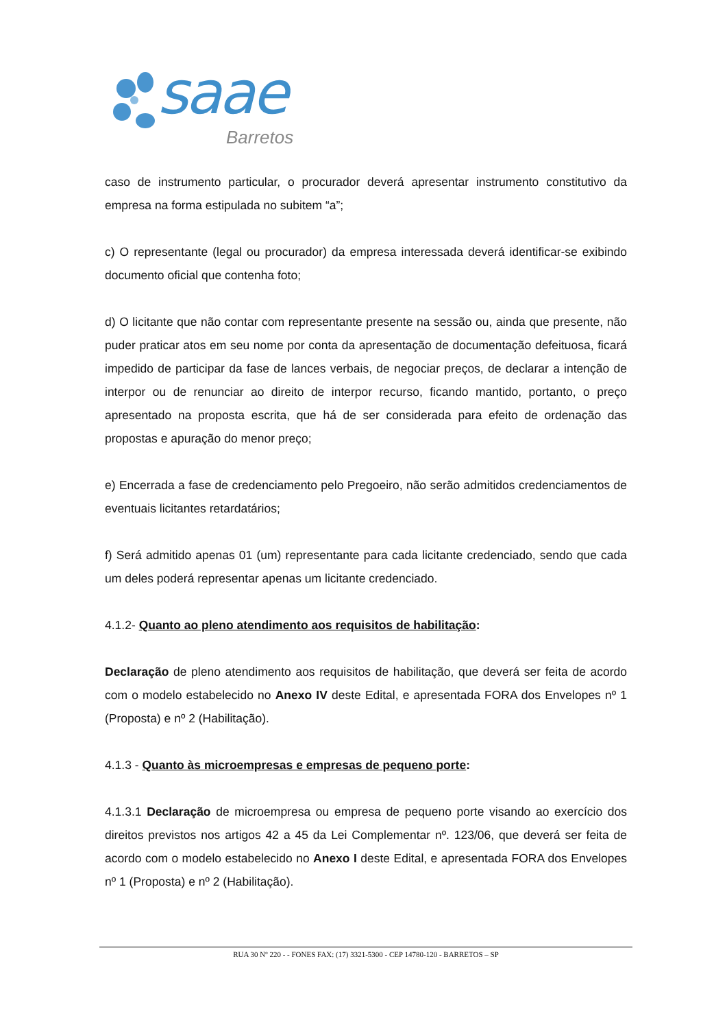saae
Barretos
caso de instrumento particular, o procurador deverá apresentar instrumento constitutivo da empresa na forma estipulada no subitem “a”;
c) O representante (legal ou procurador) da empresa interessada deverá identificar-se exibindo documento oficial que contenha foto;
d) O licitante que não contar com representante presente na sessão ou, ainda que presente, não puder praticar atos em seu nome por conta da apresentação de documentação defeituosa, ficará impedido de participar da fase de lances verbais, de negociar preços, de declarar a intenção de interpor ou de renunciar ao direito de interpor recurso, ficando mantido, portanto, o preço apresentado na proposta escrita, que há de ser considerada para efeito de ordenação das propostas e apuração do menor preço;
e) Encerrada a fase de credenciamento pelo Pregoeiro, não serão admitidos credenciamentos de eventuais licitantes retardatários;
f) Será admitido apenas 01 (um) representante para cada licitante credenciado, sendo que cada um deles poderá representar apenas um licitante credenciado.
4.1.2- Quanto ao pleno atendimento aos requisitos de habilitação:
Declaração de pleno atendimento aos requisitos de habilitação, que deverá ser feita de acordo com o modelo estabelecido no Anexo IV deste Edital, e apresentada FORA dos Envelopes nº 1 (Proposta) e nº 2 (Habilitação).
4.1.3 - Quanto às microempresas e empresas de pequeno porte:
4.1.3.1 Declaração de microempresa ou empresa de pequeno porte visando ao exercício dos direitos previstos nos artigos 42 a 45 da Lei Complementar nº. 123/06, que deverá ser feita de acordo com o modelo estabelecido no Anexo I deste Edital, e apresentada FORA dos Envelopes nº 1 (Proposta) e nº 2 (Habilitação).
RUA 30 Nº 220 - - FONES FAX: (17) 3321-5300 - CEP 14780-120 - BARRETOS – SP